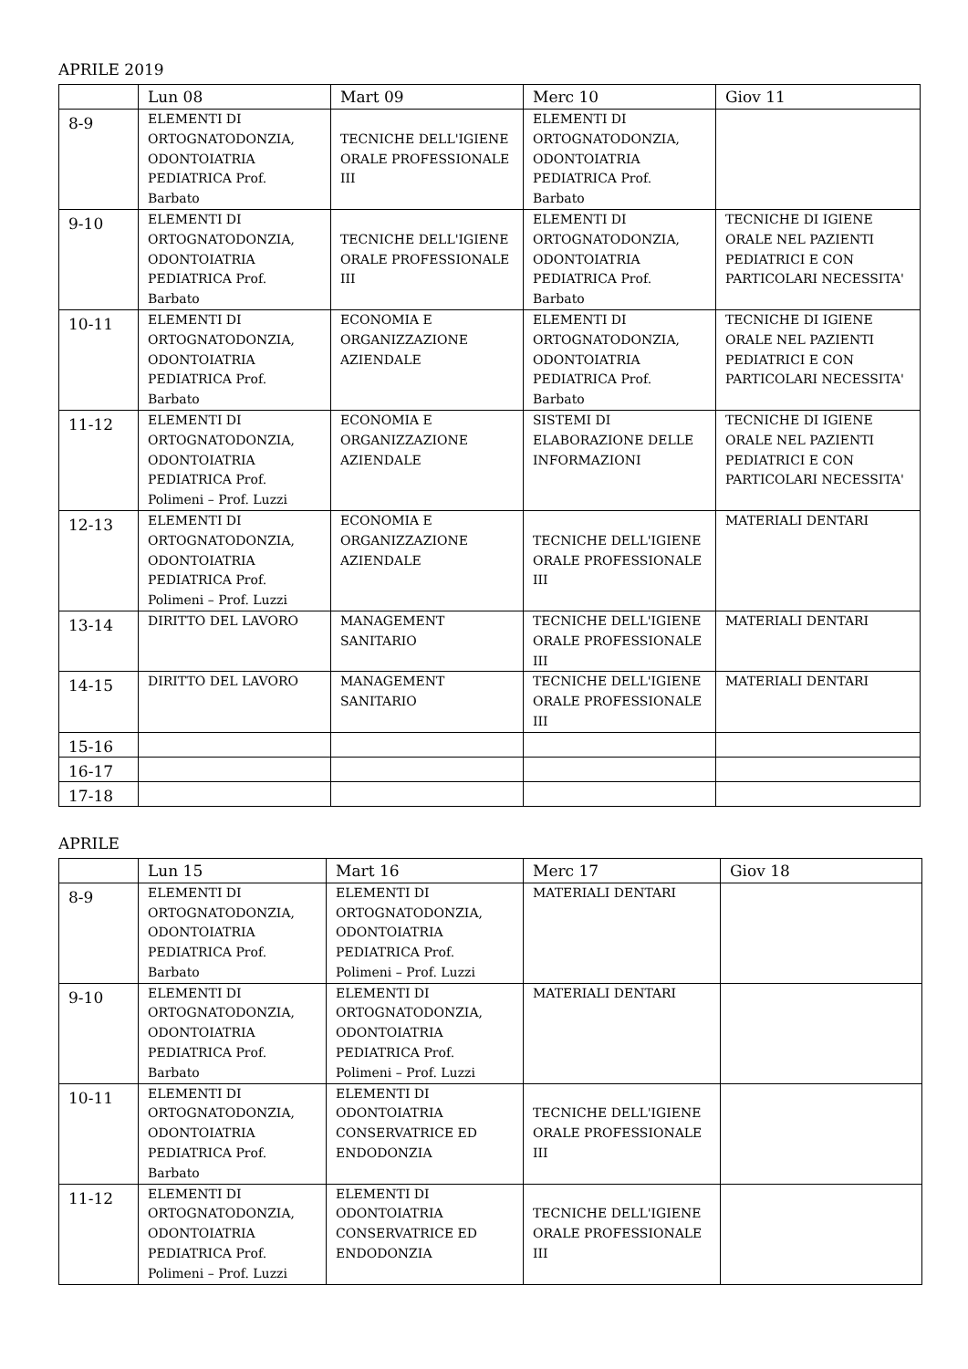APRILE 2019
| | Lun 08 | Mart 09 | Merc 10 | Giov 11 |
| --- | --- | --- | --- | --- |
| 8-9 | ELEMENTI DI ORTOGNATODONZIA, ODONTOIATRIA PEDIATRICA Prof. Barbato | TECNICHE DELL'IGIENE ORALE PROFESSIONALE III | ELEMENTI DI ORTOGNATODONZIA, ODONTOIATRIA PEDIATRICA Prof. Barbato | |
| 9-10 | ELEMENTI DI ORTOGNATODONZIA, ODONTOIATRIA PEDIATRICA Prof. Barbato | TECNICHE DELL'IGIENE ORALE PROFESSIONALE III | ELEMENTI DI ORTOGNATODONZIA, ODONTOIATRIA PEDIATRICA Prof. Barbato | TECNICHE DI IGIENE ORALE NEL PAZIENTI PEDIATRICI E CON PARTICOLARI NECESSITA' |
| 10-11 | ELEMENTI DI ORTOGNATODONZIA, ODONTOIATRIA PEDIATRICA Prof. Barbato | ECONOMIA E ORGANIZZAZIONE AZIENDALE | ELEMENTI DI ORTOGNATODONZIA, ODONTOIATRIA PEDIATRICA Prof. Barbato | TECNICHE DI IGIENE ORALE NEL PAZIENTI PEDIATRICI E CON PARTICOLARI NECESSITA' |
| 11-12 | ELEMENTI DI ORTOGNATODONZIA, ODONTOIATRIA PEDIATRICA Prof. Polimeni – Prof. Luzzi | ECONOMIA E ORGANIZZAZIONE AZIENDALE | SISTEMI DI ELABORAZIONE DELLE INFORMAZIONI | TECNICHE DI IGIENE ORALE NEL PAZIENTI PEDIATRICI E CON PARTICOLARI NECESSITA' |
| 12-13 | ELEMENTI DI ORTOGNATODONZIA, ODONTOIATRIA PEDIATRICA Prof. Polimeni – Prof. Luzzi | ECONOMIA E ORGANIZZAZIONE AZIENDALE | TECNICHE DELL'IGIENE ORALE PROFESSIONALE III | MATERIALI DENTARI |
| 13-14 | DIRITTO DEL LAVORO | MANAGEMENT SANITARIO | TECNICHE DELL'IGIENE ORALE PROFESSIONALE III | MATERIALI DENTARI |
| 14-15 | DIRITTO DEL LAVORO | MANAGEMENT SANITARIO | TECNICHE DELL'IGIENE ORALE PROFESSIONALE III | MATERIALI DENTARI |
| 15-16 | | | | |
| 16-17 | | | | |
| 17-18 | | | | |
APRILE
| | Lun 15 | Mart 16 | Merc 17 | Giov 18 |
| --- | --- | --- | --- | --- |
| 8-9 | ELEMENTI DI ORTOGNATODONZIA, ODONTOIATRIA PEDIATRICA Prof. Barbato | ELEMENTI DI ORTOGNATODONZIA, ODONTOIATRIA PEDIATRICA Prof. Polimeni – Prof. Luzzi | MATERIALI DENTARI | |
| 9-10 | ELEMENTI DI ORTOGNATODONZIA, ODONTOIATRIA PEDIATRICA Prof. Barbato | ELEMENTI DI ORTOGNATODONZIA, ODONTOIATRIA PEDIATRICA Prof. Polimeni – Prof. Luzzi | MATERIALI DENTARI | |
| 10-11 | ELEMENTI DI ORTOGNATODONZIA, ODONTOIATRIA PEDIATRICA Prof. Barbato | ELEMENTI DI ODONTOIATRIA CONSERVATRICE ED ENDODONZIA | TECNICHE DELL'IGIENE ORALE PROFESSIONALE III | |
| 11-12 | ELEMENTI DI ORTOGNATODONZIA, ODONTOIATRIA PEDIATRICA Prof. Polimeni – Prof. Luzzi | ELEMENTI DI ODONTOIATRIA CONSERVATRICE ED ENDODONZIA | TECNICHE DELL'IGIENE ORALE PROFESSIONALE III | |